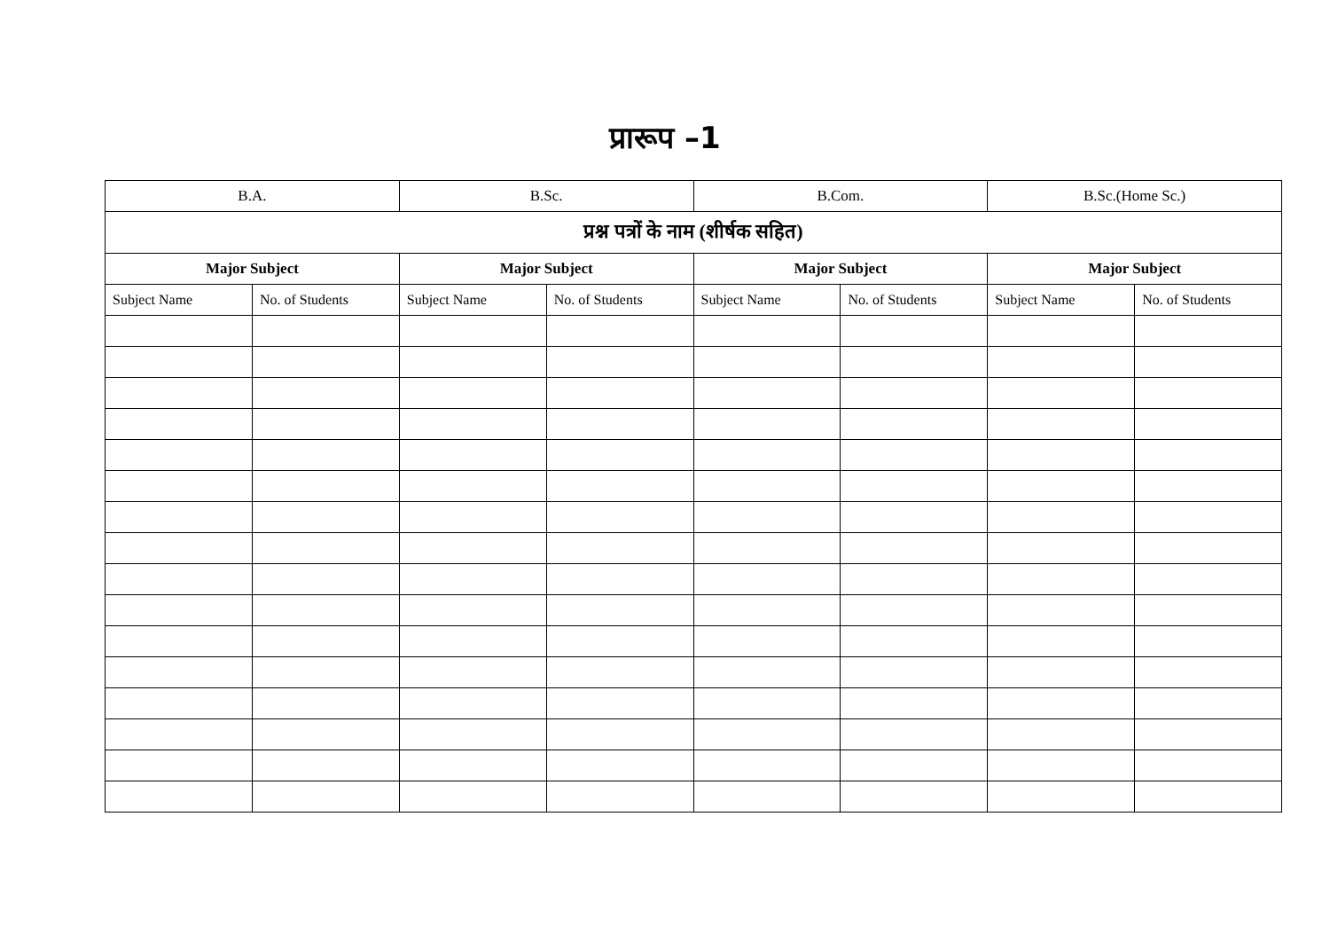प्रारूप –1
| B.A. | | B.Sc. | | B.Com. | | B.Sc.(Home Sc.) | |
| प्रश्न पत्रों के नाम (शीर्षक सहित) | | | | | | | |
| Major Subject | | Major Subject | | Major Subject | | Major Subject | |
| Subject Name | No. of Students | Subject Name | No. of Students | Subject Name | No. of Students | Subject Name | No. of Students |